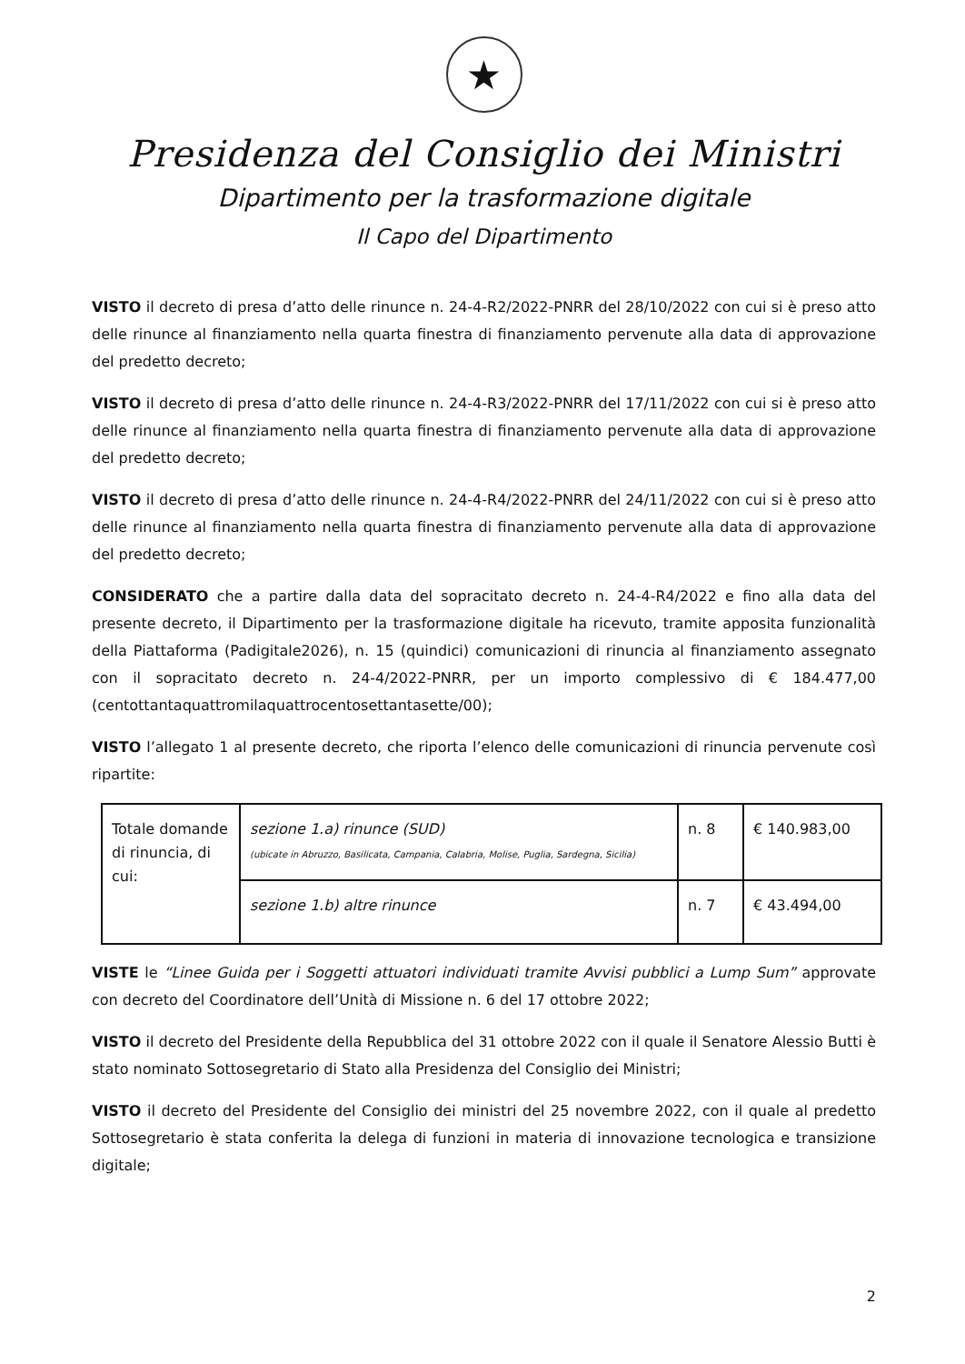★
Presidenza del Consiglio dei Ministri
Dipartimento per la trasformazione digitale
Il Capo del Dipartimento
VISTO il decreto di presa d’atto delle rinunce n. 24-4-R2/2022-PNRR del 28/10/2022 con cui si è preso atto delle rinunce al finanziamento nella quarta finestra di finanziamento pervenute alla data di approvazione del predetto decreto;
VISTO il decreto di presa d’atto delle rinunce n. 24-4-R3/2022-PNRR del 17/11/2022 con cui si è preso atto delle rinunce al finanziamento nella quarta finestra di finanziamento pervenute alla data di approvazione del predetto decreto;
VISTO il decreto di presa d’atto delle rinunce n. 24-4-R4/2022-PNRR del 24/11/2022 con cui si è preso atto delle rinunce al finanziamento nella quarta finestra di finanziamento pervenute alla data di approvazione del predetto decreto;
CONSIDERATO che a partire dalla data del sopracitato decreto n. 24-4-R4/2022 e fino alla data del presente decreto, il Dipartimento per la trasformazione digitale ha ricevuto, tramite apposita funzionalità della Piattaforma (Padigitale2026), n. 15 (quindici) comunicazioni di rinuncia al finanziamento assegnato con il sopracitato decreto n. 24-4/2022-PNRR, per un importo complessivo di € 184.477,00 (centottantaquattromilaquattrocentosettantasette/00);
VISTO l’allegato 1 al presente decreto, che riporta l’elenco delle comunicazioni di rinuncia pervenute così ripartite:
| Totale domande di rinuncia, di cui: | sezione 1.a) rinunce (SUD) (ubicate in Abruzzo, Basilicata, Campania, Calabria, Molise, Puglia, Sardegna, Sicilia) | n. 8 | € 140.983,00 |
| | sezione 1.b) altre rinunce | n. 7 | € 43.494,00 |
VISTE le “Linee Guida per i Soggetti attuatori individuati tramite Avvisi pubblici a Lump Sum” approvate con decreto del Coordinatore dell’Unità di Missione n. 6 del 17 ottobre 2022;
VISTO il decreto del Presidente della Repubblica del 31 ottobre 2022 con il quale il Senatore Alessio Butti è stato nominato Sottosegretario di Stato alla Presidenza del Consiglio dei Ministri;
VISTO il decreto del Presidente del Consiglio dei ministri del 25 novembre 2022, con il quale al predetto Sottosegretario è stata conferita la delega di funzioni in materia di innovazione tecnologica e transizione digitale;
2